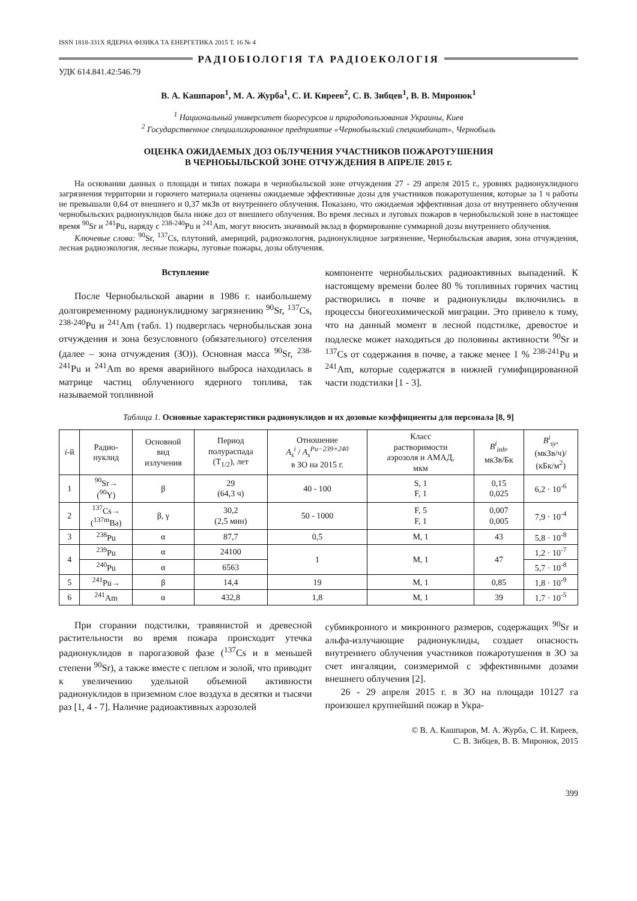ISSN 1818-331X ЯДЕРНА ФІЗИКА ТА ЕНЕРГЕТИКА 2015 Т. 16 № 4
РАДІОБІОЛОГІЯ ТА РАДІОЕКОЛОГІЯ
УДК 614.841.42:546.79
В. А. Кашпаров<sup>1</sup>, М. А. Журба<sup>1</sup>, С. И. Киреев<sup>2</sup>, С. В. Зибцев<sup>1</sup>, В. В. Миронюк<sup>1</sup>
<sup>1</sup> Национальный университет биоресурсов и природопользования Украины, Киев
<sup>2</sup> Государственное специализированное предприятие «Чернобыльский спецкомбинат», Чернобыль
ОЦЕНКА ОЖИДАЕМЫХ ДОЗ ОБЛУЧЕНИЯ УЧАСТНИКОВ ПОЖАРОТУШЕНИЯ
В ЧЕРНОБЫЛЬСКОЙ ЗОНЕ ОТЧУЖДЕНИЯ В АПРЕЛЕ 2015 г.
На основании данных о площади и типах пожара в чернобыльской зоне отчуждения 27 - 29 апреля 2015 г., уровнях радионуклидного загрязнения территории и горючего материала оценены ожидаемые эффективные дозы для участников пожаротушения, которые за 1 ч работы не превышали 0,64 от внешнего и 0,37 мкЗв от внутреннего облучения. Показано, что ожидаемая эффективная доза от внутреннего облучения чернобыльских радионуклидов была ниже доз от внешнего облучения. Во время лесных и луговых пожаров в чернобыльской зоне в настоящее время <sup>90</sup>Sr и <sup>241</sup>Pu, наряду с <sup>238-240</sup>Pu и <sup>241</sup>Am, могут вносить значимый вклад в формирование суммарной дозы внутреннего облучения.
Ключевые слова: <sup>90</sup>Sr, <sup>137</sup>Cs, плутоний, америций, радиоэкология, радионуклидное загрязнение, Чернобыльская авария, зона отчуждения, лесная радиоэкология, лесные пожары, луговые пожары, дозы облучения.
Вступление
После Чернобыльской аварии в 1986 г. наибольшему долговременному радионуклидному загрязнению <sup>90</sup>Sr, <sup>137</sup>Cs, <sup>238-240</sup>Pu и <sup>241</sup>Am (табл. 1) подверглась чернобыльская зона отчуждения и зона безусловного (обязательного) отселения (далее – зона отчуждения (ЗО)). Основная масса <sup>90</sup>Sr, <sup>238-241</sup>Pu и <sup>241</sup>Am во время аварийного выброса находилась в матрице частиц облученного ядерного топлива, так называемой топливной
компоненте чернобыльских радиоактивных выпадений. К настоящему времени более 80 % топливных горячих частиц растворились в почве и радионуклиды включились в процессы биогеохимической миграции. Это привело к тому, что на данный момент в лесной подстилке, древостое и подлеске может находиться до половины активности <sup>90</sup>Sr и <sup>137</sup>Cs от содержания в почве, а также менее 1 % <sup>238-241</sup>Pu и <sup>241</sup>Am, которые содержатся в нижней гумифицированной части подстилки [1 - 3].
Таблица 1. Основные характеристики радионуклидов и их дозовые коэффициенты для персонала [8, 9]
| i -й | Радио- нуклид | Основной вид излучения | Период полураспада (T<sub>1/2</sub>), лет | Отношение A<sub>s</sub><sup>i</sup> / A<sub>s</sub><sup>Pu−239+240</sup> в ЗО на 2015 г. | Класс растворимости аэрозоля и АМАД, мкм | B<sup>i</sup><sub>inh</sub> , мкЗв/Бк | B<sup>i</sup><sub>sy</sub> , (мкЗв/ч)/ (кБк/м<sup>2</sup>) |
| --- | --- | --- | --- | --- | --- | --- | --- |
| 1 | <sup>90</sup>Sr→ (<sup>90</sup>Y) | β | 29 (64,3 ч) | 40 - 100 | S, 1 F, 1 | 0,15 0,025 | 6,2 · 10<sup>-6</sup> |
| 2 | <sup>137</sup>Cs→ (<sup>137m</sup>Ba) | β, γ | 30,2 (2,5 мин) | 50 - 1000 | F, 5 F, 1 | 0,007 0,005 | 7,9 · 10<sup>-4</sup> |
| 3 | <sup>238</sup>Pu | α | 87,7 | 0,5 | M, 1 | 43 | 5,8 · 10<sup>-8</sup> |
| 4 | <sup>239</sup>Pu | α | 24100 | 1 | M, 1 | 47 | 1,2 · 10<sup>-7</sup> |
| | <sup>240</sup>Pu | α | 6563 | | | | 5,7 · 10<sup>-8</sup> |
| 5 | <sup>241</sup>Pu→ | β | 14,4 | 19 | M, 1 | 0,85 | 1,8 · 10<sup>-9</sup> |
| 6 | <sup>241</sup>Am | α | 432,8 | 1,8 | M, 1 | 39 | 1,7 · 10<sup>-5</sup> |
При сгорании подстилки, травянистой и древесной растительности во время пожара происходит утечка радионуклидов в парогазовой фазе (<sup>137</sup>Cs и в меньшей степени <sup>90</sup>Sr), а также вместе с пеплом и золой, что приводит к увеличению удельной объемной активности радионуклидов в приземном слое воздуха в десятки и тысячи раз [1, 4 - 7]. Наличие радиоактивных аэрозолей
субмикронного и микронного размеров, содержащих <sup>90</sup>Sr и альфа-излучающие радионуклиды, создает опасность внутреннего облучения участников пожаротушения в ЗО за счет ингаляции, соизмеримой с эффективными дозами внешнего облучения [2].
26 - 29 апреля 2015 г. в ЗО на площади 10127 га произошел крупнейший пожар в Укра-
© В. А. Кашпаров, М. А. Журба, С. И. Киреев,
С. В. Зибцев, В. В. Миронюк, 2015
399